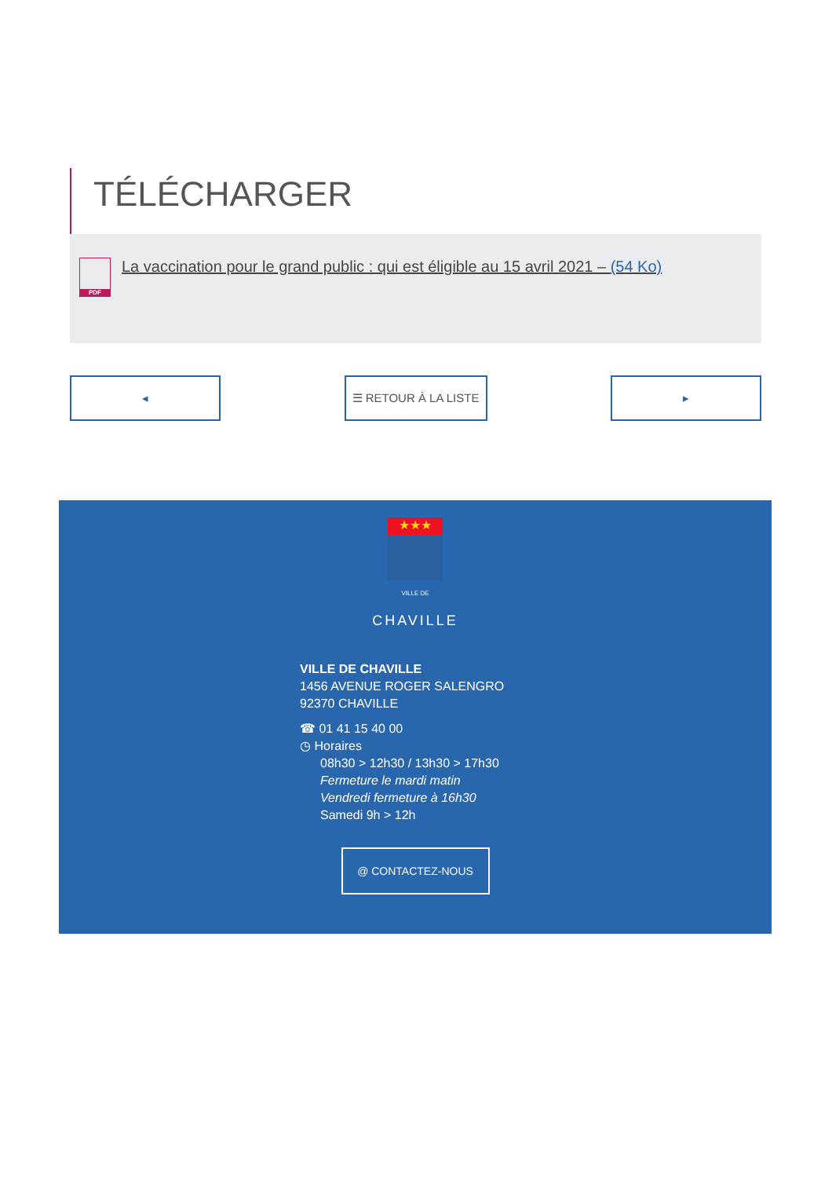TÉLÉCHARGER
PDF
La vaccination pour le grand public : qui est éligible au 15 avril 2021 – (54 Ko)
◂ ☰ RETOUR À LA LISTE ▸
★★★
VILLE DE
CHAVILLE
VILLE DE CHAVILLE
1456 AVENUE ROGER SALENGRO
92370 CHAVILLE
☎ 01 41 15 40 00
◷ Horaires
08h30 > 12h30 / 13h30 > 17h30
Fermeture le mardi matin
Vendredi fermeture à 16h30
Samedi 9h > 12h
@ CONTACTEZ-NOUS